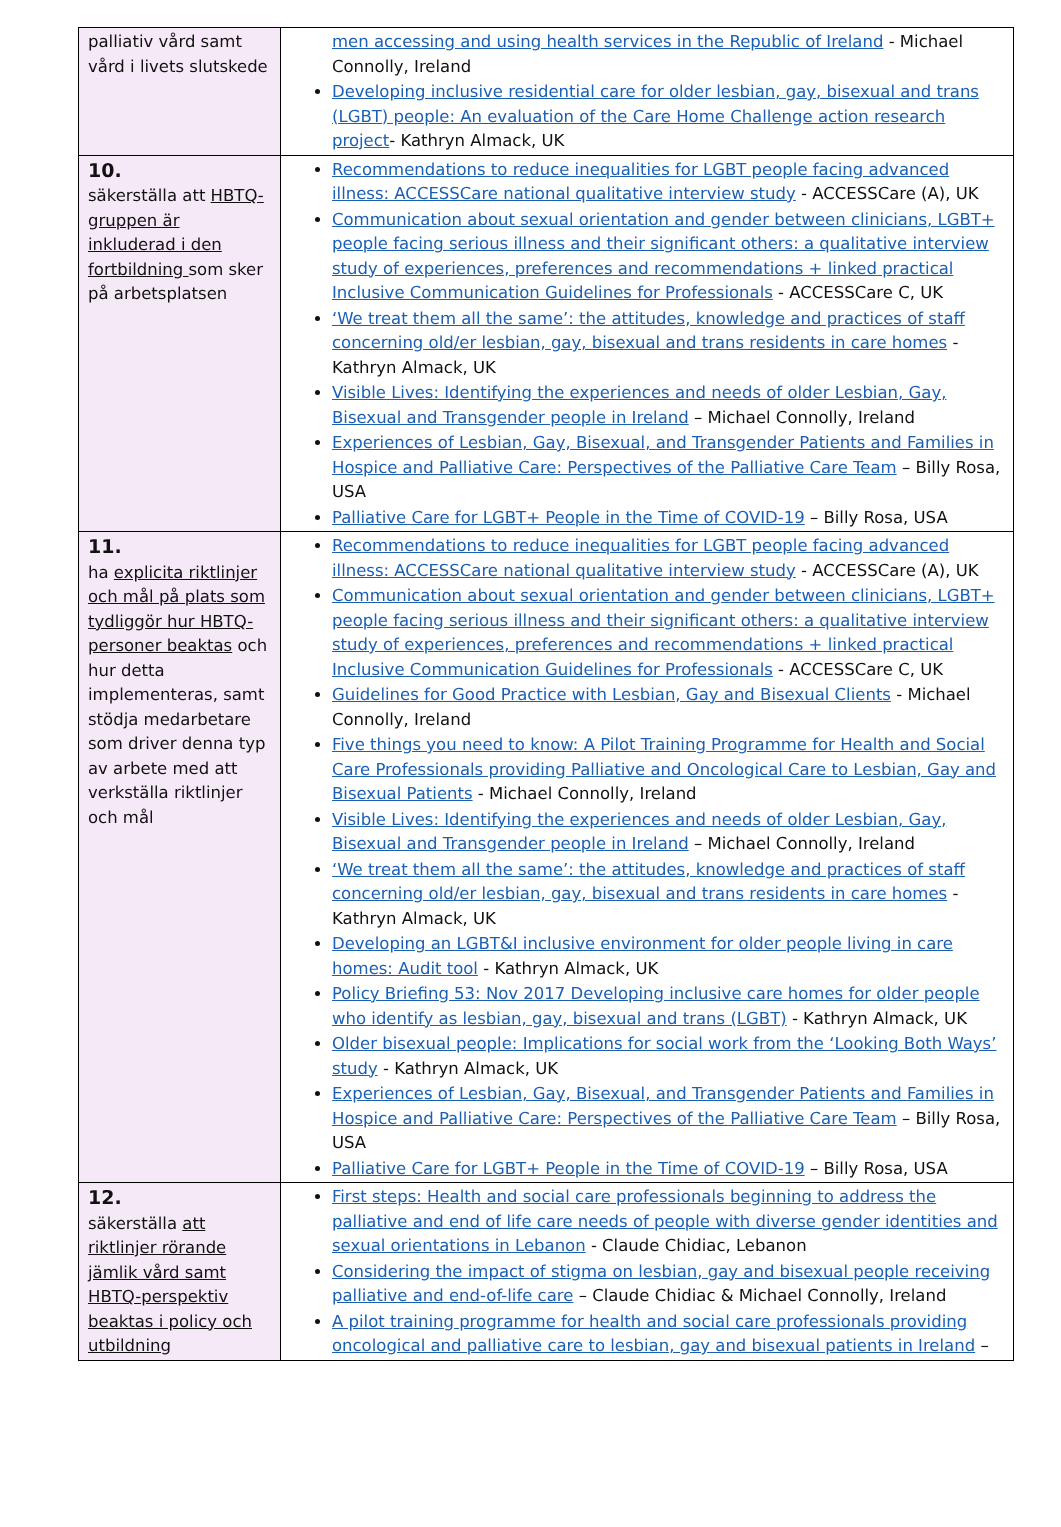| palliativ vård samt vård i livets slutskede | men accessing and using health services in the Republic of Ireland - Michael Connolly, Ireland Developing inclusive residential care for older lesbian, gay, bisexual and trans (LGBT) people: An evaluation of the Care Home Challenge action research project - Kathryn Almack, UK |
| 10. säkerställa att HBTQ-gruppen är inkluderad i den fortbildning som sker på arbetsplatsen | Recommendations to reduce inequalities for LGBT people facing advanced illness: ACCESSCare national qualitative interview study - ACCESSCare (A), UK Communication about sexual orientation and gender between clinicians, LGBT+ people facing serious illness and their significant others: a qualitative interview study of experiences, preferences and recommendations + linked practical Inclusive Communication Guidelines for Professionals - ACCESSCare C, UK ‘We treat them all the same’: the attitudes, knowledge and practices of staff concerning old/er lesbian, gay, bisexual and trans residents in care homes - Kathryn Almack, UK Visible Lives: Identifying the experiences and needs of older Lesbian, Gay, Bisexual and Transgender people in Ireland – Michael Connolly, Ireland Experiences of Lesbian, Gay, Bisexual, and Transgender Patients and Families in Hospice and Palliative Care: Perspectives of the Palliative Care Team – Billy Rosa, USA Palliative Care for LGBT+ People in the Time of COVID-19 – Billy Rosa, USA |
| 11. ha explicita riktlinjer och mål på plats som tydliggör hur HBTQ-personer beaktas och hur detta implementeras, samt stödja medarbetare som driver denna typ av arbete med att verkställa riktlinjer och mål | Recommendations to reduce inequalities for LGBT people facing advanced illness: ACCESSCare national qualitative interview study - ACCESSCare (A), UK Communication about sexual orientation and gender between clinicians, LGBT+ people facing serious illness and their significant others: a qualitative interview study of experiences, preferences and recommendations + linked practical Inclusive Communication Guidelines for Professionals - ACCESSCare C, UK Guidelines for Good Practice with Lesbian, Gay and Bisexual Clients - Michael Connolly, Ireland Five things you need to know: A Pilot Training Programme for Health and Social Care Professionals providing Palliative and Oncological Care to Lesbian, Gay and Bisexual Patients - Michael Connolly, Ireland Visible Lives: Identifying the experiences and needs of older Lesbian, Gay, Bisexual and Transgender people in Ireland – Michael Connolly, Ireland ‘We treat them all the same’: the attitudes, knowledge and practices of staff concerning old/er lesbian, gay, bisexual and trans residents in care homes - Kathryn Almack, UK Developing an LGBT&I inclusive environment for older people living in care homes: Audit tool - Kathryn Almack, UK Policy Briefing 53: Nov 2017 Developing inclusive care homes for older people who identify as lesbian, gay, bisexual and trans (LGBT) - Kathryn Almack, UK Older bisexual people: Implications for social work from the ‘Looking Both Ways’ study - Kathryn Almack, UK Experiences of Lesbian, Gay, Bisexual, and Transgender Patients and Families in Hospice and Palliative Care: Perspectives of the Palliative Care Team – Billy Rosa, USA Palliative Care for LGBT+ People in the Time of COVID-19 – Billy Rosa, USA |
| 12. säkerställa att riktlinjer rörande jämlik vård samt HBTQ-perspektiv beaktas i policy och utbildning | First steps: Health and social care professionals beginning to address the palliative and end of life care needs of people with diverse gender identities and sexual orientations in Lebanon - Claude Chidiac, Lebanon Considering the impact of stigma on lesbian, gay and bisexual people receiving palliative and end-of-life care – Claude Chidiac & Michael Connolly, Ireland A pilot training programme for health and social care professionals providing oncological and palliative care to lesbian, gay and bisexual patients in Ireland – |